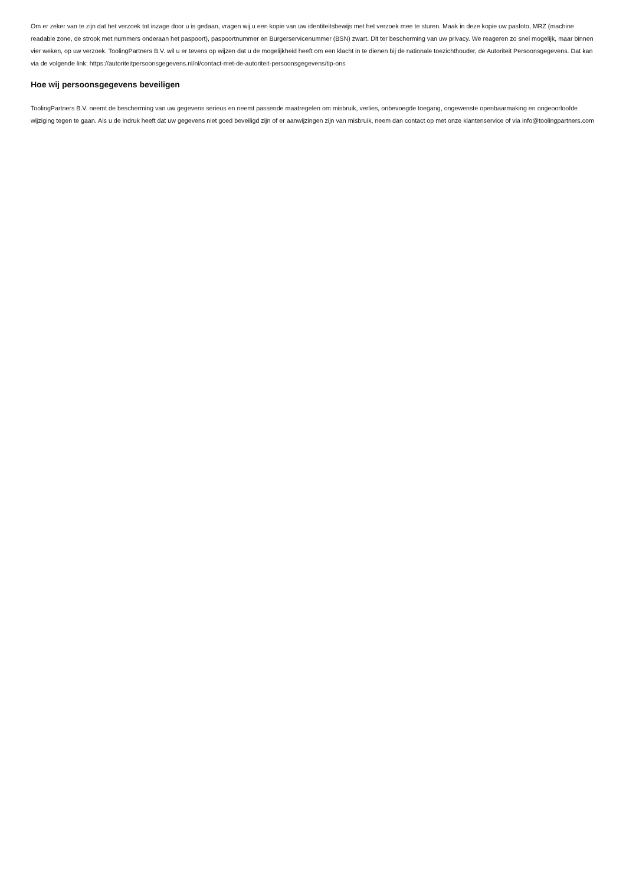Om er zeker van te zijn dat het verzoek tot inzage door u is gedaan, vragen wij u een kopie van uw identiteitsbewijs met het verzoek mee te sturen. Maak in deze kopie uw pasfoto, MRZ (machine readable zone, de strook met nummers onderaan het paspoort), paspoortnummer en Burgerservicenummer (BSN) zwart. Dit ter bescherming van uw privacy. We reageren zo snel mogelijk, maar binnen vier weken, op uw verzoek. ToolingPartners B.V. wil u er tevens op wijzen dat u de mogelijkheid heeft om een klacht in te dienen bij de nationale toezichthouder, de Autoriteit Persoonsgegevens. Dat kan via de volgende link: https://autoriteitpersoonsgegevens.nl/nl/contact-met-de-autoriteit-persoonsgegevens/tip-ons
Hoe wij persoonsgegevens beveiligen
ToolingPartners B.V. neemt de bescherming van uw gegevens serieus en neemt passende maatregelen om misbruik, verlies, onbevoegde toegang, ongewenste openbaarmaking en ongeoorloofde wijziging tegen te gaan. Als u de indruk heeft dat uw gegevens niet goed beveiligd zijn of er aanwijzingen zijn van misbruik, neem dan contact op met onze klantenservice of via info@toolingpartners.com